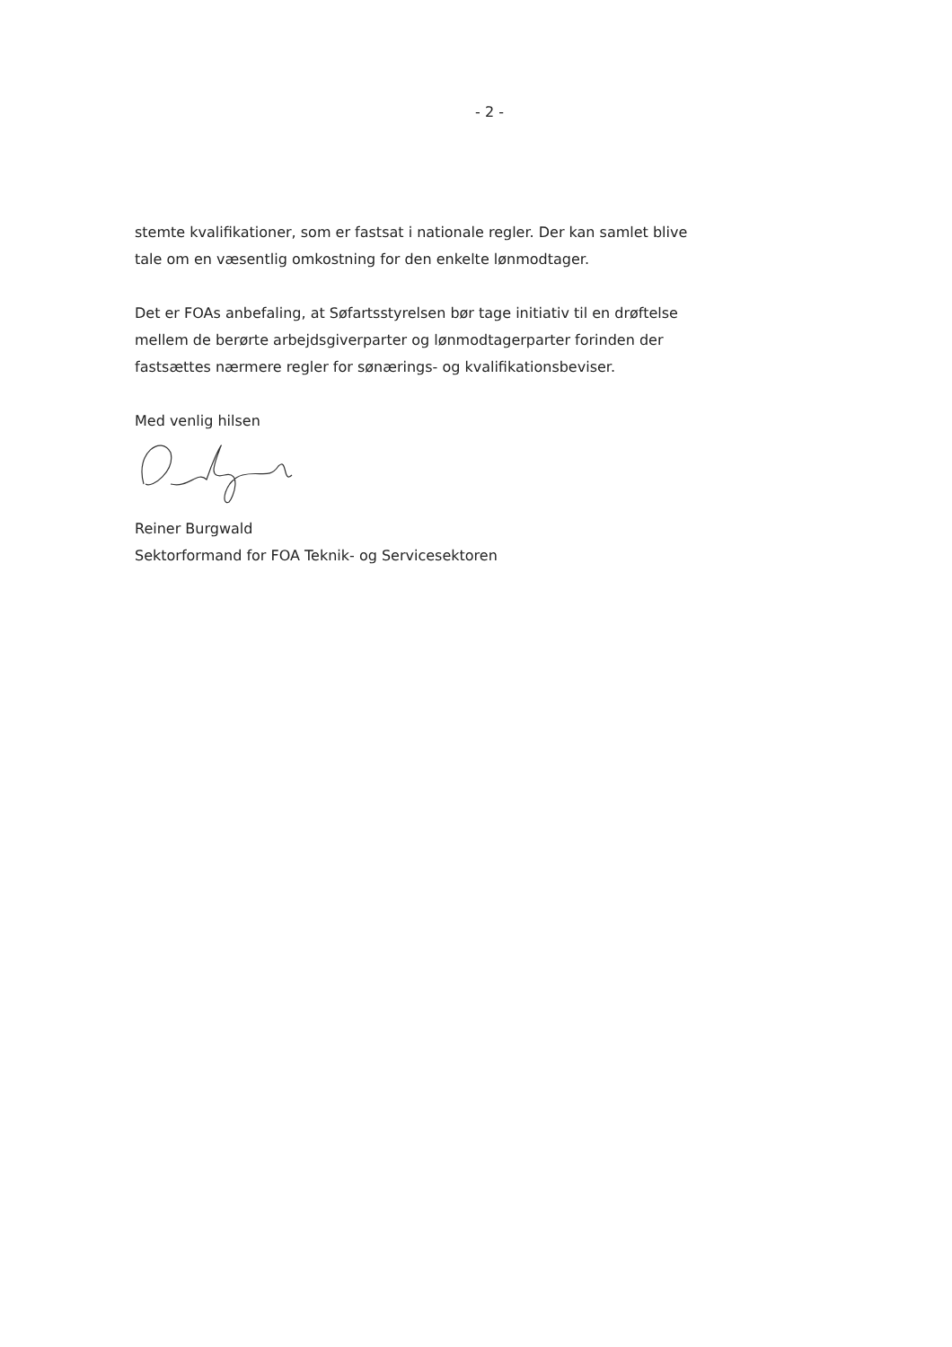- 2 -
stemte kvalifikationer, som er fastsat i nationale regler. Der kan samlet blive tale om en væsentlig omkostning for den enkelte lønmodtager.
Det er FOAs anbefaling, at Søfartsstyrelsen bør tage initiativ til en drøftelse mellem de berørte arbejdsgiverparter og lønmodtagerparter forinden der fastsættes nærmere regler for sønærings- og kvalifikationsbeviser.
Med venlig hilsen
Reiner Burgwald
Sektorformand for FOA Teknik- og Servicesektoren